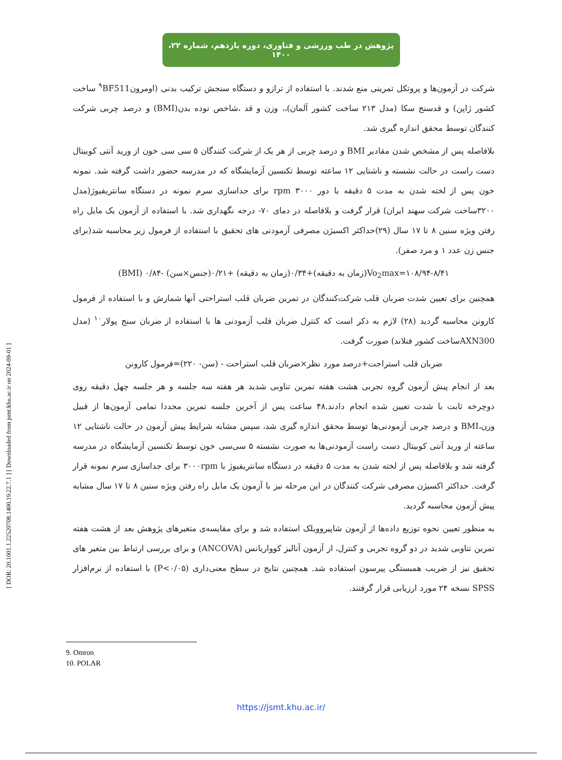[ DOR: 20.1001.1.22520708.1400.19.22.7.1 ] [ Downloaded from jsmt.khu.ac.ir on 2024-09-01 ]
پژوهش در طب ورزشی و فناوری، دوره یازدهم، شماره ۲۲، ۱۴۰۰
شرکت در آزمون‌ها و پروتکل تمرینی منع شدند. با استفاده از ترازو و دستگاه سنجش ترکیب بدنی (اومرون<sup>۹</sup>BF511 ساخت کشور ژاپن) و قدسنج سکا (مدل ۲۱۳ ساخت کشور آلمان)،، وزن و قد ،شاخص توده بدن(BMI) و درصد چربی شرکت کنندگان توسط محقق اندازه گیری شد.
بلافاصله پس از مشخص شدن مقادیر BMI و درصد چربی از هر یک از شرکت کنندگان ۵ سی سی خون از ورید آنتی کوبیتال دست راست در حالت نشسته و ناشتایی ۱۲ ساعته توسط تکنسین آزمایشگاه که در مدرسه حضور داشت گرفته شد. نمونه خون پس از لخته شدن به مدت ۵ دقیقه با دور rpm ۳۰۰۰ برای جداسازی سرم نمونه در دستگاه سانتریفیوژ(مدل ۳۲۰۰ساخت شرکت سهند ایران) قرار گرفت و بلافاصله در دمای ۷۰- درجه نگهداری شد. با استفاده از آزمون یک مایل راه رفتن ویژه سنین ۸ تا ۱۷ سال (۲۹)حداکثر اکسیژن مصرفی آزمودنی های تحقیق با استفاده از فرمول زیر محاسبه شد(برای جنس زن عدد ۱ و مرد صفر).
Vo<sub>2</sub>max=۱۰۸/۹۴-۸/۴۱(زمان به دقیقه)+۰/۳۴(زمان به دقیقه) +۰/۲۱(جنس×سن) -۰/۸۴ (BMI)
همچنین برای تعیین شدت ضربان قلب شرکت‌کنندگان در تمرین ضربان قلب استراحتی آنها شمارش و با استفاده از فرمول کارونن محاسبه گردید (۲۸) لازم به ذکر است که کنترل ضربان قلب آزمودنی ها با استفاده از ضربان سنج پولار<sup>۱۰</sup> (مدل AXN300ساخت کشور فنلاند) صورت گرفت.
ضربان قلب استراحت+درصد مورد نظر×ضربان قلب استراحت - (سن- ۲۲۰)=فرمول کارونن
بعد از انجام پیش آزمون گروه تجربی هشت هفته تمرین تناوبی شدید هر هفته سه جلسه و هر جلسه چهل دقیقه روی دوچرخه ثابت با شدت تعیین شده انجام دادند.۴۸ ساعت پس از آخرین جلسه تمرین مجددا تمامی آزمون‌ها از قبیل وزن،BMI و درصد چربی آزمودنی‌ها توسط محقق اندازه گیری شد، سپس مشابه شرایط پیش آزمون در حالت ناشتایی ۱۲ ساعته از ورید آنتی کوبیتال دست راست آزمودنی‌ها به صورت نشسته ۵ سی‌سی خون توسط تکنسین آزمایشگاه در مدرسه گرفته شد و بلافاصله پس از لخته شدن به مدت ۵ دقیقه در دستگاه سانتریفیوژ با ۳۰۰۰rpm برای جداسازی سرم نمونه قرار گرفت. حداکثر اکسیژن مصرفی شرکت کنندگان در این مرحله نیز با آزمون یک مایل راه رفتن ویژه سنین ۸ تا ۱۷ سال مشابه پیش آزمون محاسبه گردید.
به منظور تعیین نحوه توزیع داده‌ها از آزمون شاپیروویلک استفاده شد و برای مقایسه‌ی متغیرهای پژوهش بعد از هشت هفته تمرین تناوبی شدید در دو گروه تجربی و کنترل، از آزمون آنالیز کوواریانس (ANCOVA) و برای بررسی ارتباط بین متغیر های تحقیق نیز از ضریب همبستگی پیرسون استفاده شد. همچنین نتایج در سطح معنی‌داری (P<۰/۰۵) با استفاده از نرم‌افزار SPSS نسخه ۲۴ مورد ارزیابی قرار گرفتند.
9. Omron
10. POLAR
https://jsmt.khu.ac.ir/